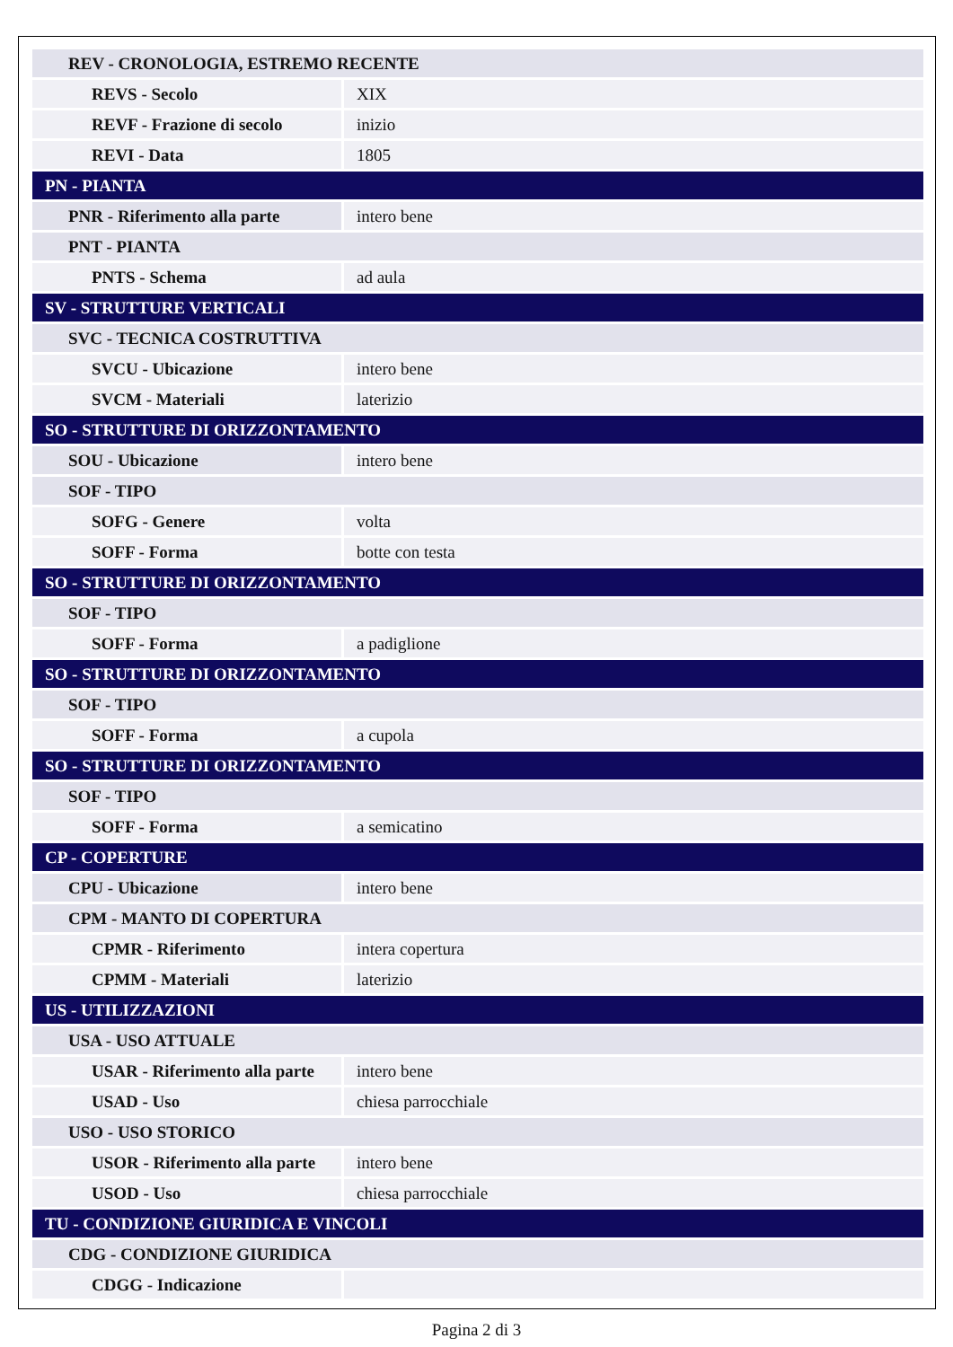| REV - CRONOLOGIA, ESTREMO RECENTE | |
| REVS - Secolo | XIX |
| REVF - Frazione di secolo | inizio |
| REVI - Data | 1805 |
| PN - PIANTA | |
| PNR - Riferimento alla parte | intero bene |
| PNT - PIANTA | |
| PNTS - Schema | ad aula |
| SV - STRUTTURE VERTICALI | |
| SVC - TECNICA COSTRUTTIVA | |
| SVCU - Ubicazione | intero bene |
| SVCM - Materiali | laterizio |
| SO - STRUTTURE DI ORIZZONTAMENTO | |
| SOU - Ubicazione | intero bene |
| SOF - TIPO | |
| SOFG - Genere | volta |
| SOFF - Forma | botte con testa |
| SO - STRUTTURE DI ORIZZONTAMENTO | |
| SOF - TIPO | |
| SOFF - Forma | a padiglione |
| SO - STRUTTURE DI ORIZZONTAMENTO | |
| SOF - TIPO | |
| SOFF - Forma | a cupola |
| SO - STRUTTURE DI ORIZZONTAMENTO | |
| SOF - TIPO | |
| SOFF - Forma | a semicatino |
| CP - COPERTURE | |
| CPU - Ubicazione | intero bene |
| CPM - MANTO DI COPERTURA | |
| CPMR - Riferimento | intera copertura |
| CPMM - Materiali | laterizio |
| US - UTILIZZAZIONI | |
| USA - USO ATTUALE | |
| USAR - Riferimento alla parte | intero bene |
| USAD - Uso | chiesa parrocchiale |
| USO - USO STORICO | |
| USOR - Riferimento alla parte | intero bene |
| USOD - Uso | chiesa parrocchiale |
| TU - CONDIZIONE GIURIDICA E VINCOLI | |
| CDG - CONDIZIONE GIURIDICA | |
| CDGG - Indicazione | |
Pagina 2 di 3